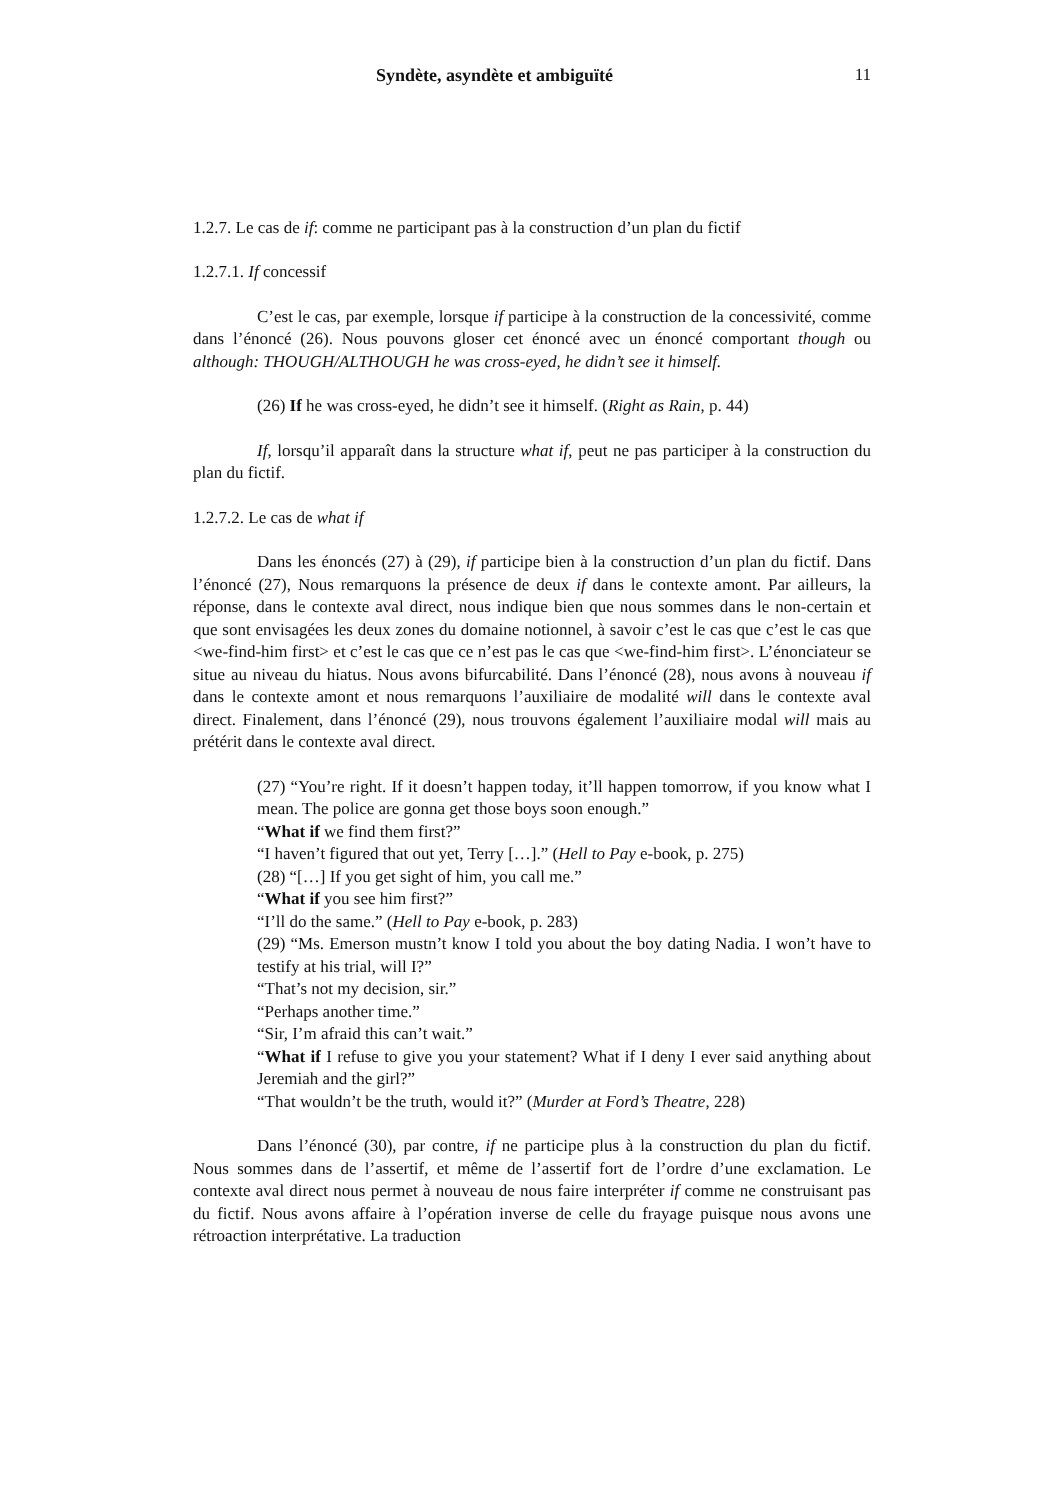Syndète, asyndète et ambiguïté 11
1.2.7. Le cas de if: comme ne participant pas à la construction d’un plan du fictif
1.2.7.1. If concessif
C’est le cas, par exemple, lorsque if participe à la construction de la concessivité, comme dans l’énoncé (26). Nous pouvons gloser cet énoncé avec un énoncé comportant though ou although: THOUGH/ALTHOUGH he was cross-eyed, he didn’t see it himself.
(26) If he was cross-eyed, he didn’t see it himself. (Right as Rain, p. 44)
If, lorsqu’il apparaît dans la structure what if, peut ne pas participer à la construction du plan du fictif.
1.2.7.2. Le cas de what if
Dans les énoncés (27) à (29), if participe bien à la construction d’un plan du fictif. Dans l’énoncé (27), Nous remarquons la présence de deux if dans le contexte amont. Par ailleurs, la réponse, dans le contexte aval direct, nous indique bien que nous sommes dans le non-certain et que sont envisagées les deux zones du domaine notionnel, à savoir c’est le cas que c’est le cas que <we-find-him first> et c’est le cas que ce n’est pas le cas que <we-find-him first>. L’énonciateur se situe au niveau du hiatus. Nous avons bifurcabilité. Dans l’énoncé (28), nous avons à nouveau if dans le contexte amont et nous remarquons l’auxiliaire de modalité will dans le contexte aval direct. Finalement, dans l’énoncé (29), nous trouvons également l’auxiliaire modal will mais au prétérit dans le contexte aval direct.
(27) “You’re right. If it doesn’t happen today, it’ll happen tomorrow, if you know what I mean. The police are gonna get those boys soon enough.”
“What if we find them first?”
“I haven’t figured that out yet, Terry […].” (Hell to Pay e-book, p. 275)
(28) “[…] If you get sight of him, you call me.”
“What if you see him first?”
“I’ll do the same.” (Hell to Pay e-book, p. 283)
(29) “Ms. Emerson mustn’t know I told you about the boy dating Nadia. I won’t have to testify at his trial, will I?”
“That’s not my decision, sir.”
“Perhaps another time.”
“Sir, I’m afraid this can’t wait.”
“What if I refuse to give you your statement? What if I deny I ever said anything about Jeremiah and the girl?”
“That wouldn’t be the truth, would it?” (Murder at Ford’s Theatre, 228)
Dans l’énoncé (30), par contre, if ne participe plus à la construction du plan du fictif. Nous sommes dans de l’assertif, et même de l’assertif fort de l’ordre d’une exclamation. Le contexte aval direct nous permet à nouveau de nous faire interpréter if comme ne construisant pas du fictif. Nous avons affaire à l’opération inverse de celle du frayage puisque nous avons une rétroaction interprétative. La traduction